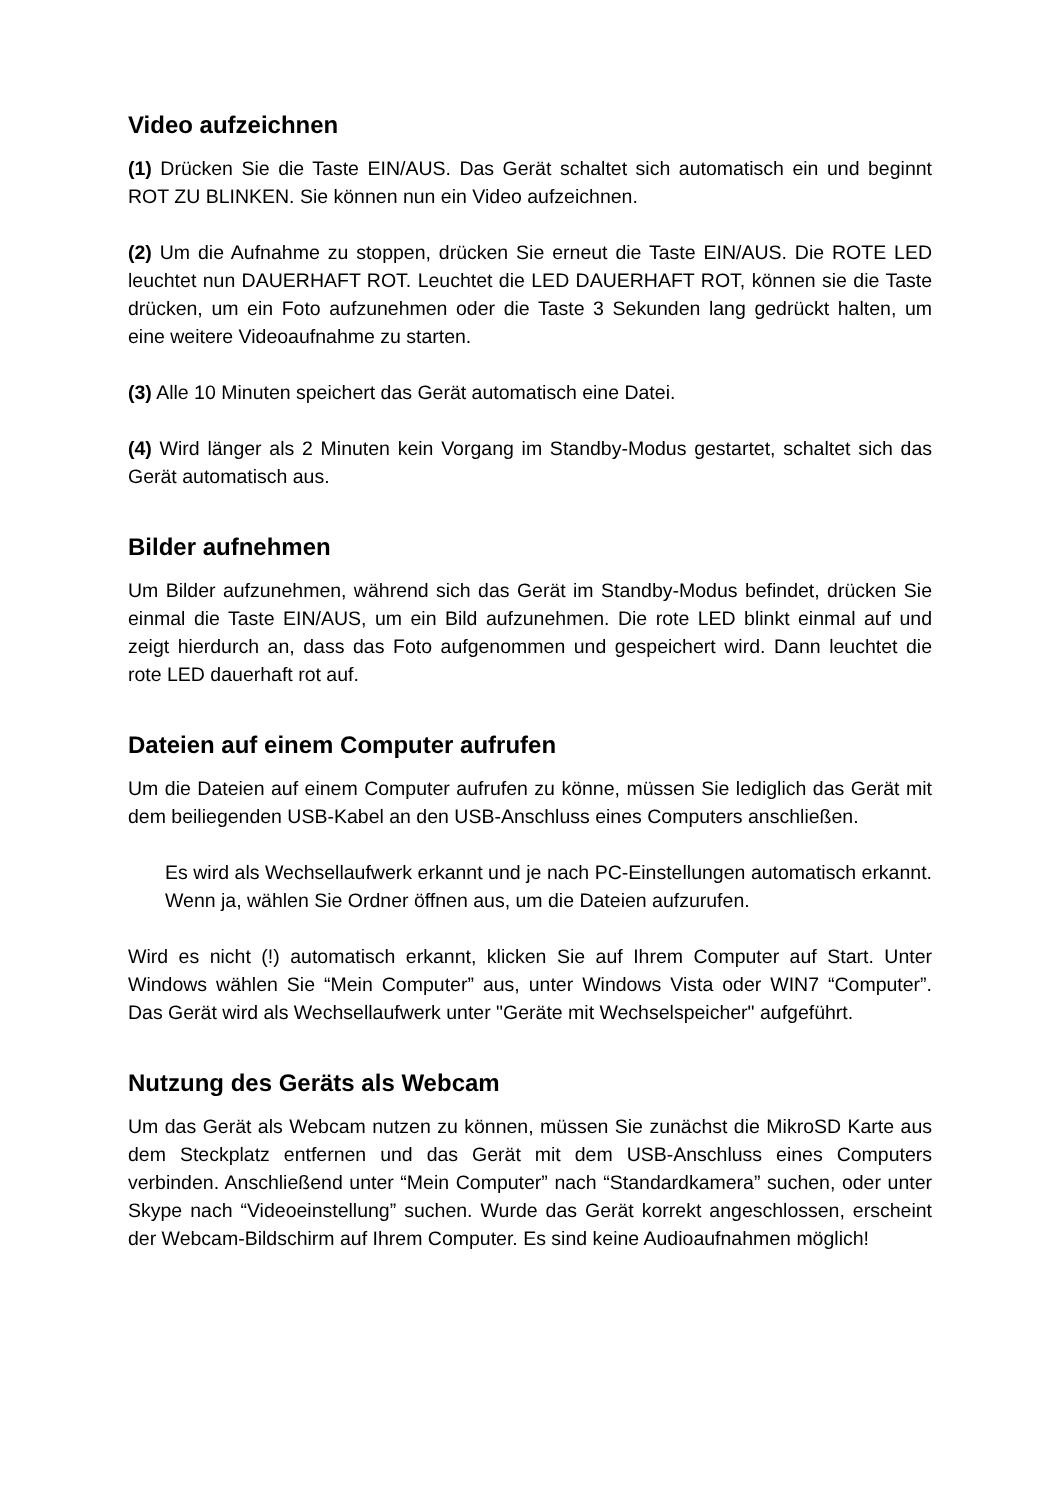Video aufzeichnen
(1) Drücken Sie die Taste EIN/AUS. Das Gerät schaltet sich automatisch ein und beginnt ROT ZU BLINKEN. Sie können nun ein Video aufzeichnen.
(2) Um die Aufnahme zu stoppen, drücken Sie erneut die Taste EIN/AUS. Die ROTE LED leuchtet nun DAUERHAFT ROT. Leuchtet die LED DAUERHAFT ROT, können sie die Taste drücken, um ein Foto aufzunehmen oder die Taste 3 Sekunden lang gedrückt halten, um eine weitere Videoaufnahme zu starten.
(3) Alle 10 Minuten speichert das Gerät automatisch eine Datei.
(4) Wird länger als 2 Minuten kein Vorgang im Standby-Modus gestartet, schaltet sich das Gerät automatisch aus.
Bilder aufnehmen
Um Bilder aufzunehmen, während sich das Gerät im Standby-Modus befindet, drücken Sie einmal die Taste EIN/AUS, um ein Bild aufzunehmen. Die rote LED blinkt einmal auf und zeigt hierdurch an, dass das Foto aufgenommen und gespeichert wird. Dann leuchtet die rote LED dauerhaft rot auf.
Dateien auf einem Computer aufrufen
Um die Dateien auf einem Computer aufrufen zu könne, müssen Sie lediglich das Gerät mit dem beiliegenden USB-Kabel an den USB-Anschluss eines Computers anschließen.
Es wird als Wechsellaufwerk erkannt und je nach PC-Einstellungen automatisch erkannt. Wenn ja, wählen Sie Ordner öffnen aus, um die Dateien aufzurufen.
Wird es nicht (!) automatisch erkannt, klicken Sie auf Ihrem Computer auf Start. Unter Windows wählen Sie “Mein Computer” aus, unter Windows Vista oder WIN7 “Computer”. Das Gerät wird als Wechsellaufwerk unter "Geräte mit Wechselspeicher" aufgeführt.
Nutzung des Geräts als Webcam
Um das Gerät als Webcam nutzen zu können, müssen Sie zunächst die MikroSD Karte aus dem Steckplatz entfernen und das Gerät mit dem USB-Anschluss eines Computers verbinden. Anschließend unter “Mein Computer” nach “Standardkamera” suchen, oder unter Skype nach “Videoeinstellung” suchen. Wurde das Gerät korrekt angeschlossen, erscheint der Webcam-Bildschirm auf Ihrem Computer. Es sind keine Audioaufnahmen möglich!